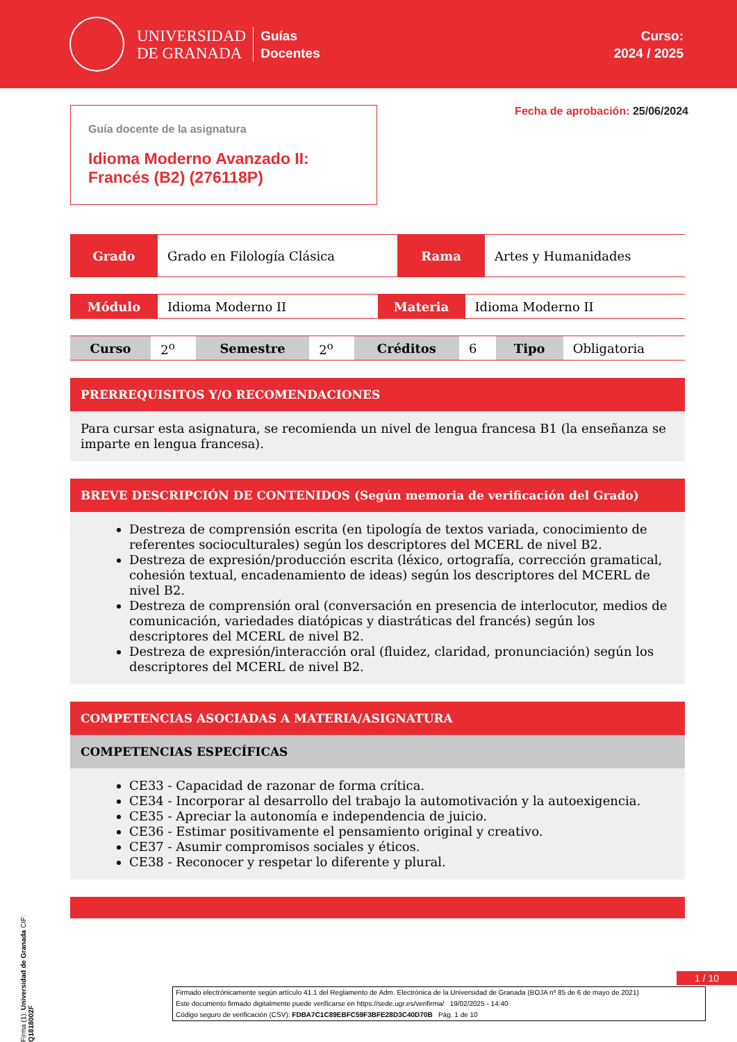UNIVERSIDAD
DE GRANADA
Guías
Docentes
Curso:
2024 / 2025
Guía docente de la asignatura
Idioma Moderno Avanzado II: Francés (B2) (276118P)
Fecha de aprobación: 25/06/2024
| Grado | Grado en Filología Clásica | Rama | Artes y Humanidades |
| Módulo | Idioma Moderno II | Materia | Idioma Moderno II |
| Curso | 2<sup>o</sup> | Semestre | 2<sup>o</sup> | Créditos | 6 | Tipo | Obligatoria |
PRERREQUISITOS Y/O RECOMENDACIONES
Para cursar esta asignatura, se recomienda un nivel de lengua francesa B1 (la enseñanza se imparte en lengua francesa).
BREVE DESCRIPCIÓN DE CONTENIDOS (Según memoria de verificación del Grado)
Destreza de comprensión escrita (en tipología de textos variada, conocimiento de referentes socioculturales) según los descriptores del MCERL de nivel B2.
Destreza de expresión/producción escrita (léxico, ortografía, corrección gramatical, cohesión textual, encadenamiento de ideas) según los descriptores del MCERL de nivel B2.
Destreza de comprensión oral (conversación en presencia de interlocutor, medios de comunicación, variedades diatópicas y diastráticas del francés) según los descriptores del MCERL de nivel B2.
Destreza de expresión/interacción oral (fluidez, claridad, pronunciación) según los descriptores del MCERL de nivel B2.
COMPETENCIAS ASOCIADAS A MATERIA/ASIGNATURA
COMPETENCIAS ESPECÍFICAS
CE33 - Capacidad de razonar de forma crítica.
CE34 - Incorporar al desarrollo del trabajo la automotivación y la autoexigencia.
CE35 - Apreciar la autonomía e independencia de juicio.
CE36 - Estimar positivamente el pensamiento original y creativo.
CE37 - Asumir compromisos sociales y éticos.
CE38 - Reconocer y respetar lo diferente y plural.
1 / 10
Firmado electrónicamente según artículo 41.1 del Reglamento de Adm. Electrónica de la Universidad de Granada (BOJA nº 85 de 6 de mayo de 2021)
Este documento firmado digitalmente puede verificarse en https://sede.ugr.es/verifirma/ 19/02/2025 - 14:40
Código seguro de verificación (CSV): FDBA7C1C89EBFC59F3BFE28D3C40D70B Pág. 1 de 10
Firma (1): Universidad de Granada CIF: Q1818002F